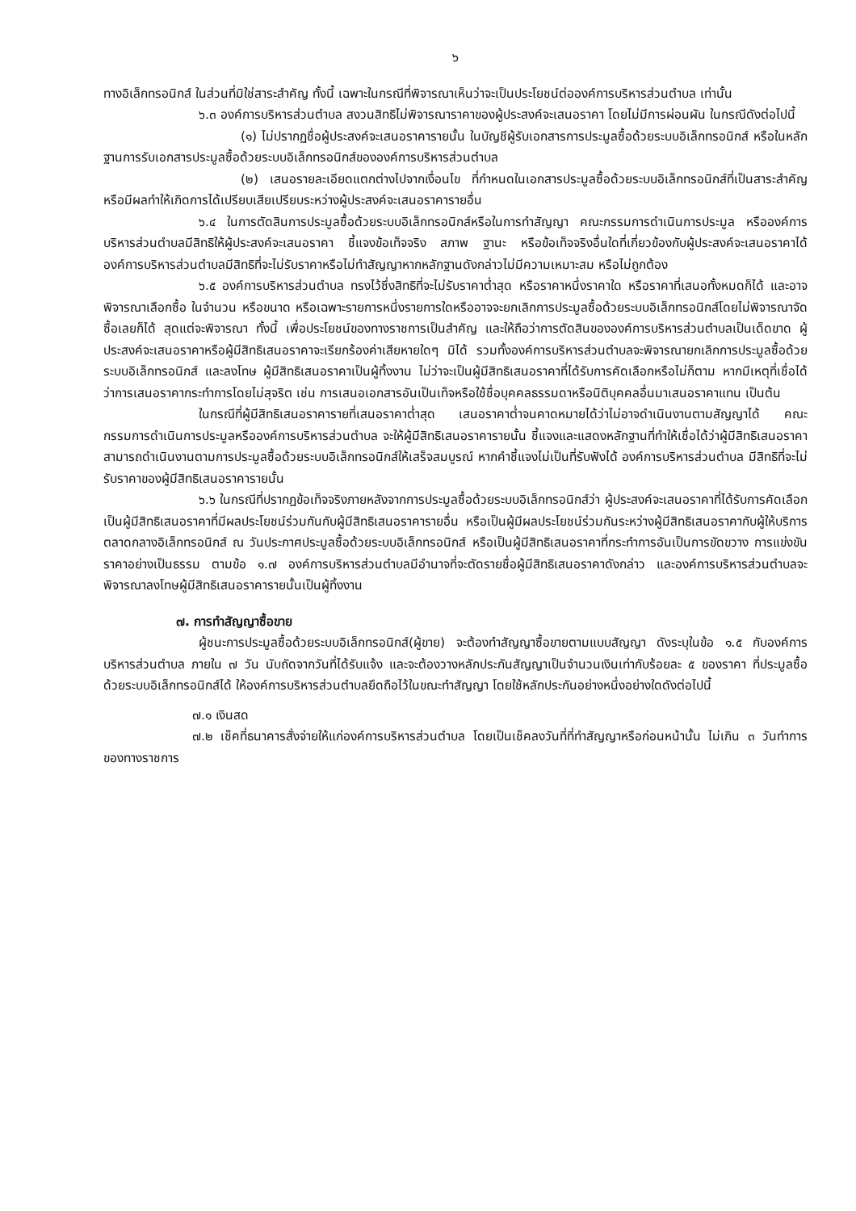๖
ทางอิเล็กทรอนิกส์ ในส่วนที่มิใช่สาระสำคัญ ทั้งนี้ เฉพาะในกรณีที่พิจารณาเห็นว่าจะเป็นประโยชน์ต่อองค์การบริหารส่วนตำบล เท่านั้น
๖.๓ องค์การบริหารส่วนตำบล สงวนสิทธิไม่พิจารณาราคาของผู้ประสงค์จะเสนอราคา โดยไม่มีการผ่อนผัน ในกรณีดังต่อไปนี้
(๑) ไม่ปรากฏชื่อผู้ประสงค์จะเสนอราคารายนั้น ในบัญชีผู้รับเอกสารการประมูลซื้อด้วยระบบอิเล็กทรอนิกส์ หรือในหลักฐานการรับเอกสารประมูลซื้อด้วยระบบอิเล็กทรอนิกส์ขององค์การบริหารส่วนตำบล
(๒) เสนอรายละเอียดแตกต่างไปจากเงื่อนไข ที่กำหนดในเอกสารประมูลซื้อด้วยระบบอิเล็กทรอนิกส์ที่เป็นสาระสำคัญ หรือมีผลทำให้เกิดการได้เปรียบเสียเปรียบระหว่างผู้ประสงค์จะเสนอราคารายอื่น
๖.๔ ในการตัดสินการประมูลซื้อด้วยระบบอิเล็กทรอนิกส์หรือในการทำสัญญา คณะกรรมการดำเนินการประมูล หรือองค์การบริหารส่วนตำบลมีสิทธิให้ผู้ประสงค์จะเสนอราคา ชี้แจงข้อเท็จจริง สภาพ ฐานะ หรือข้อเท็จจริงอื่นใดที่เกี่ยวข้องกับผู้ประสงค์จะเสนอราคาได้ องค์การบริหารส่วนตำบลมีสิทธิที่จะไม่รับราคาหรือไม่ทำสัญญาหากหลักฐานดังกล่าวไม่มีความเหมาะสม หรือไม่ถูกต้อง
๖.๕ องค์การบริหารส่วนตำบล ทรงไว้ซึ่งสิทธิที่จะไม่รับราคาต่ำสุด หรือราคาหนึ่งราคาใด หรือราคาที่เสนอทั้งหมดก็ได้ และอาจพิจารณาเลือกซื้อ ในจำนวน หรือขนาด หรือเฉพาะรายการหนึ่งรายการใดหรืออาจจะยกเลิกการประมูลซื้อด้วยระบบอิเล็กทรอนิกส์โดยไม่พิจารณาจัดซื้อเลยก็ได้ สุดแต่จะพิจารณา ทั้งนี้ เพื่อประโยชน์ของทางราชการเป็นสำคัญ และให้ถือว่าการตัดสินขององค์การบริหารส่วนตำบลเป็นเด็ดขาด ผู้ประสงค์จะเสนอราคาหรือผู้มีสิทธิเสนอราคาจะเรียกร้องค่าเสียหายใดๆ มิได้ รวมทั้งองค์การบริหารส่วนตำบลจะพิจารณายกเลิกการประมูลซื้อด้วยระบบอิเล็กทรอนิกส์ และลงโทษ ผู้มีสิทธิเสนอราคาเป็นผู้ทิ้งงาน ไม่ว่าจะเป็นผู้มีสิทธิเสนอราคาที่ได้รับการคัดเลือกหรือไม่ก็ตาม หากมีเหตุที่เชื่อได้ว่าการเสนอราคากระทำการโดยไม่สุจริต เช่น การเสนอเอกสารอันเป็นเท็จหรือใช้ชื่อบุคคลธรรมดาหรือนิติบุคคลอื่นมาเสนอราคาแทน เป็นต้น
ในกรณีที่ผู้มีสิทธิเสนอราคารายที่เสนอราคาต่ำสุด เสนอราคาต่ำจนคาดหมายได้ว่าไม่อาจดำเนินงานตามสัญญาได้ คณะกรรมการดำเนินการประมูลหรือองค์การบริหารส่วนตำบล จะให้ผู้มีสิทธิเสนอราคารายนั้น ชี้แจงและแสดงหลักฐานที่ทำให้เชื่อได้ว่าผู้มีสิทธิเสนอราคาสามารถดำเนินงานตามการประมูลซื้อด้วยระบบอิเล็กทรอนิกส์ให้เสร็จสมบูรณ์ หากคำชี้แจงไม่เป็นที่รับฟังได้ องค์การบริหารส่วนตำบล มีสิทธิที่จะไม่รับราคาของผู้มีสิทธิเสนอราคารายนั้น
๖.๖ ในกรณีที่ปรากฏข้อเท็จจริงภายหลังจากการประมูลซื้อด้วยระบบอิเล็กทรอนิกส์ว่า ผู้ประสงค์จะเสนอราคาที่ได้รับการคัดเลือกเป็นผู้มีสิทธิเสนอราคาที่มีผลประโยชน์ร่วมกันกับผู้มีสิทธิเสนอราคารายอื่น หรือเป็นผู้มีผลประโยชน์ร่วมกันระหว่างผู้มีสิทธิเสนอราคากับผู้ให้บริการตลาดกลางอิเล็กทรอนิกส์ ณ วันประกาศประมูลซื้อด้วยระบบอิเล็กทรอนิกส์ หรือเป็นผู้มีสิทธิเสนอราคาที่กระทำการอันเป็นการขัดขวาง การแข่งขันราคาอย่างเป็นธรรม ตามข้อ ๑.๗ องค์การบริหารส่วนตำบลมีอำนาจที่จะตัดรายชื่อผู้มีสิทธิเสนอราคาดังกล่าว และองค์การบริหารส่วนตำบลจะพิจารณาลงโทษผู้มีสิทธิเสนอราคารายนั้นเป็นผู้ทิ้งงาน
๗. การทำสัญญาซื้อขาย
ผู้ชนะการประมูลซื้อด้วยระบบอิเล็กทรอนิกส์(ผู้ขาย) จะต้องทำสัญญาซื้อขายตามแบบสัญญา ดังระบุในข้อ ๑.๕ กับองค์การบริหารส่วนตำบล ภายใน ๗ วัน นับถัดจากวันที่ได้รับแจ้ง และจะต้องวางหลักประกันสัญญาเป็นจำนวนเงินเท่ากับร้อยละ ๕ ของราคา ที่ประมูลซื้อด้วยระบบอิเล็กทรอนิกส์ได้ ให้องค์การบริหารส่วนตำบลยึดถือไว้ในขณะทำสัญญา โดยใช้หลักประกันอย่างหนึ่งอย่างใดดังต่อไปนี้
๗.๑ เงินสด
๗.๒ เช็คที่ธนาคารสั่งจ่ายให้แก่องค์การบริหารส่วนตำบล โดยเป็นเช็คลงวันที่ที่ทำสัญญาหรือก่อนหน้านั้น ไม่เกิน ๓ วันทำการของทางราชการ